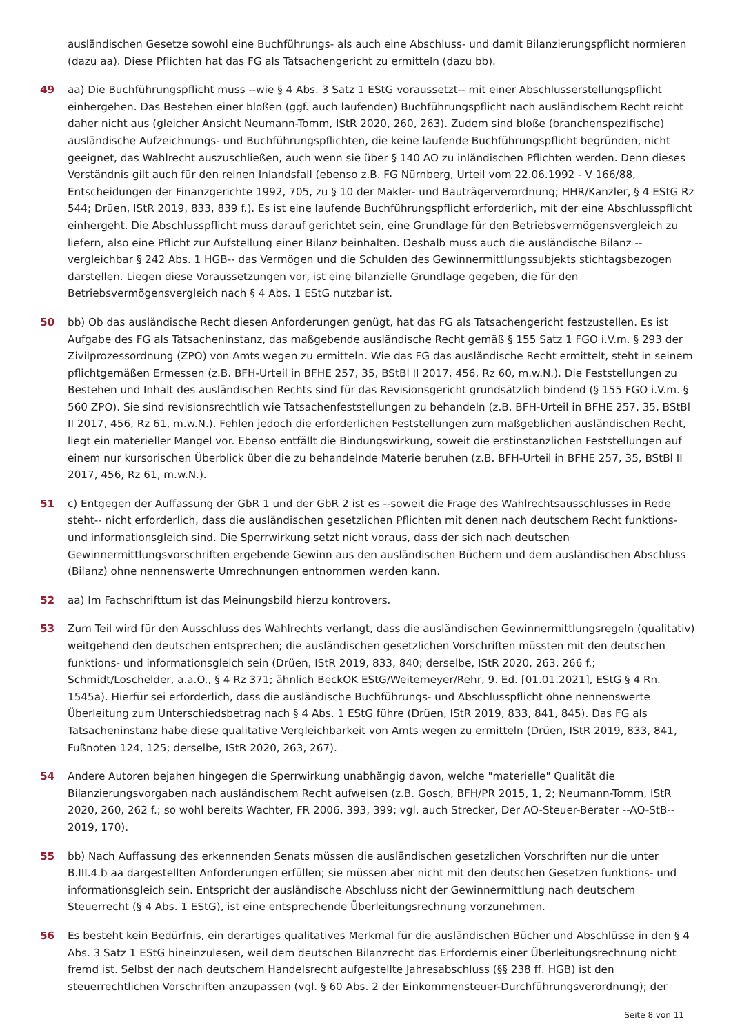ausländischen Gesetze sowohl eine Buchführungs- als auch eine Abschluss- und damit Bilanzierungspflicht normieren (dazu aa). Diese Pflichten hat das FG als Tatsachengericht zu ermitteln (dazu bb).
49 aa) Die Buchführungspflicht muss --wie § 4 Abs. 3 Satz 1 EStG voraussetzt-- mit einer Abschlusserstellungspflicht einhergehen. Das Bestehen einer bloßen (ggf. auch laufenden) Buchführungspflicht nach ausländischem Recht reicht daher nicht aus (gleicher Ansicht Neumann-Tomm, IStR 2020, 260, 263). Zudem sind bloße (branchenspezifische) ausländische Aufzeichnungs- und Buchführungspflichten, die keine laufende Buchführungspflicht begründen, nicht geeignet, das Wahlrecht auszuschließen, auch wenn sie über § 140 AO zu inländischen Pflichten werden. Denn dieses Verständnis gilt auch für den reinen Inlandsfall (ebenso z.B. FG Nürnberg, Urteil vom 22.06.1992 - V 166/88, Entscheidungen der Finanzgerichte 1992, 705, zu § 10 der Makler- und Bauträgerverordnung; HHR/Kanzler, § 4 EStG Rz 544; Drüen, IStR 2019, 833, 839 f.). Es ist eine laufende Buchführungspflicht erforderlich, mit der eine Abschlusspflicht einhergeht. Die Abschlusspflicht muss darauf gerichtet sein, eine Grundlage für den Betriebsvermögensvergleich zu liefern, also eine Pflicht zur Aufstellung einer Bilanz beinhalten. Deshalb muss auch die ausländische Bilanz --vergleichbar § 242 Abs. 1 HGB-- das Vermögen und die Schulden des Gewinnermittlungssubjekts stichtagsbezogen darstellen. Liegen diese Voraussetzungen vor, ist eine bilanzielle Grundlage gegeben, die für den Betriebsvermögensvergleich nach § 4 Abs. 1 EStG nutzbar ist.
50 bb) Ob das ausländische Recht diesen Anforderungen genügt, hat das FG als Tatsachengericht festzustellen. Es ist Aufgabe des FG als Tatsacheninstanz, das maßgebende ausländische Recht gemäß § 155 Satz 1 FGO i.V.m. § 293 der Zivilprozessordnung (ZPO) von Amts wegen zu ermitteln. Wie das FG das ausländische Recht ermittelt, steht in seinem pflichtgemäßen Ermessen (z.B. BFH-Urteil in BFHE 257, 35, BStBl II 2017, 456, Rz 60, m.w.N.). Die Feststellungen zu Bestehen und Inhalt des ausländischen Rechts sind für das Revisionsgericht grundsätzlich bindend (§ 155 FGO i.V.m. § 560 ZPO). Sie sind revisionsrechtlich wie Tatsachenfeststellungen zu behandeln (z.B. BFH-Urteil in BFHE 257, 35, BStBl II 2017, 456, Rz 61, m.w.N.). Fehlen jedoch die erforderlichen Feststellungen zum maßgeblichen ausländischen Recht, liegt ein materieller Mangel vor. Ebenso entfällt die Bindungswirkung, soweit die erstinstanzlichen Feststellungen auf einem nur kursorischen Überblick über die zu behandelnde Materie beruhen (z.B. BFH-Urteil in BFHE 257, 35, BStBl II 2017, 456, Rz 61, m.w.N.).
51 c) Entgegen der Auffassung der GbR 1 und der GbR 2 ist es --soweit die Frage des Wahlrechtsausschlusses in Rede steht-- nicht erforderlich, dass die ausländischen gesetzlichen Pflichten mit denen nach deutschem Recht funktions- und informationsgleich sind. Die Sperrwirkung setzt nicht voraus, dass der sich nach deutschen Gewinnermittlungsvorschriften ergebende Gewinn aus den ausländischen Büchern und dem ausländischen Abschluss (Bilanz) ohne nennenswerte Umrechnungen entnommen werden kann.
52 aa) Im Fachschrifttum ist das Meinungsbild hierzu kontrovers.
53 Zum Teil wird für den Ausschluss des Wahlrechts verlangt, dass die ausländischen Gewinnermittlungsregeln (qualitativ) weitgehend den deutschen entsprechen; die ausländischen gesetzlichen Vorschriften müssten mit den deutschen funktions- und informationsgleich sein (Drüen, IStR 2019, 833, 840; derselbe, IStR 2020, 263, 266 f.; Schmidt/Loschelder, a.a.O., § 4 Rz 371; ähnlich BeckOK EStG/Weitemeyer/Rehr, 9. Ed. [01.01.2021], EStG § 4 Rn. 1545a). Hierfür sei erforderlich, dass die ausländische Buchführungs- und Abschlusspflicht ohne nennenswerte Überleitung zum Unterschiedsbetrag nach § 4 Abs. 1 EStG führe (Drüen, IStR 2019, 833, 841, 845). Das FG als Tatsacheninstanz habe diese qualitative Vergleichbarkeit von Amts wegen zu ermitteln (Drüen, IStR 2019, 833, 841, Fußnoten 124, 125; derselbe, IStR 2020, 263, 267).
54 Andere Autoren bejahen hingegen die Sperrwirkung unabhängig davon, welche "materielle" Qualität die Bilanzierungsvorgaben nach ausländischem Recht aufweisen (z.B. Gosch, BFH/PR 2015, 1, 2; Neumann-Tomm, IStR 2020, 260, 262 f.; so wohl bereits Wachter, FR 2006, 393, 399; vgl. auch Strecker, Der AO-Steuer-Berater --AO-StB-- 2019, 170).
55 bb) Nach Auffassung des erkennenden Senats müssen die ausländischen gesetzlichen Vorschriften nur die unter B.III.4.b aa dargestellten Anforderungen erfüllen; sie müssen aber nicht mit den deutschen Gesetzen funktions- und informationsgleich sein. Entspricht der ausländische Abschluss nicht der Gewinnermittlung nach deutschem Steuerrecht (§ 4 Abs. 1 EStG), ist eine entsprechende Überleitungsrechnung vorzunehmen.
56 Es besteht kein Bedürfnis, ein derartiges qualitatives Merkmal für die ausländischen Bücher und Abschlüsse in den § 4 Abs. 3 Satz 1 EStG hineinzulesen, weil dem deutschen Bilanzrecht das Erfordernis einer Überleitungsrechnung nicht fremd ist. Selbst der nach deutschem Handelsrecht aufgestellte Jahresabschluss (§§ 238 ff. HGB) ist den steuerrechtlichen Vorschriften anzupassen (vgl. § 60 Abs. 2 der Einkommensteuer-Durchführungsverordnung); der
Seite 8 von 11